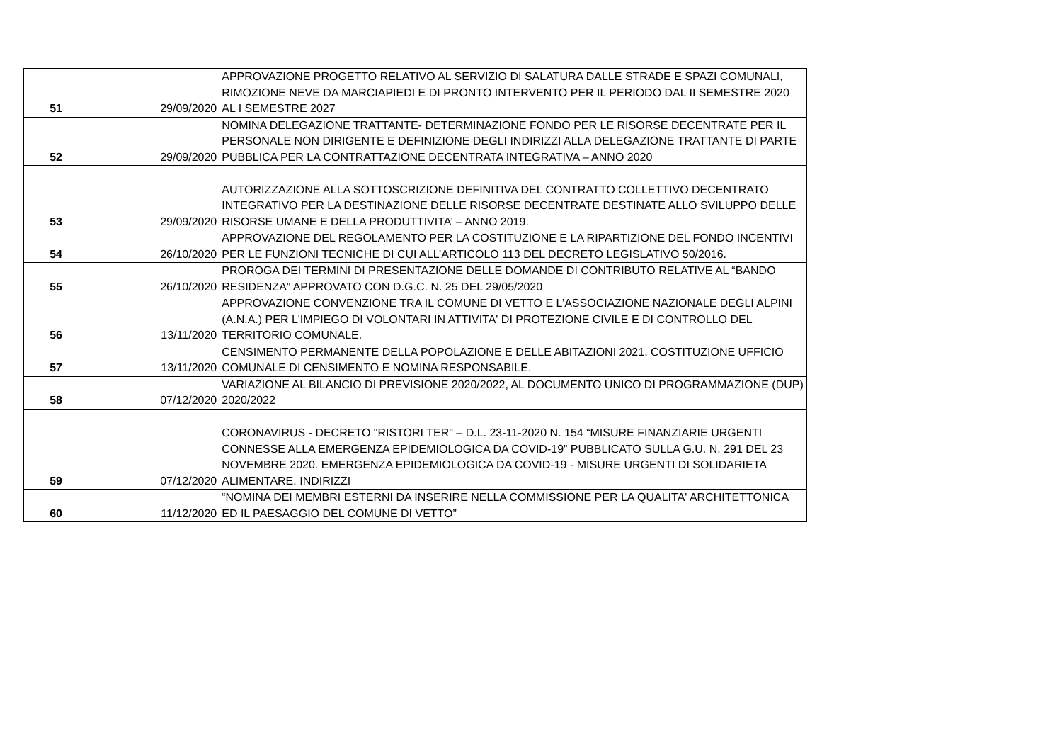| 51 | 29/09/2020 | APPROVAZIONE PROGETTO RELATIVO AL SERVIZIO DI SALATURA DALLE STRADE E SPAZI COMUNALI, RIMOZIONE NEVE DA MARCIAPIEDI E DI PRONTO INTERVENTO PER IL PERIODO DAL II SEMESTRE 2020 AL I SEMESTRE 2027 |
| 52 | 29/09/2020 | NOMINA DELEGAZIONE TRATTANTE- DETERMINAZIONE FONDO PER LE RISORSE DECENTRATE PER IL PERSONALE NON DIRIGENTE E DEFINIZIONE DEGLI INDIRIZZI ALLA DELEGAZIONE TRATTANTE DI PARTE PUBBLICA PER LA CONTRATTAZIONE DECENTRATA INTEGRATIVA – ANNO 2020 |
| 53 | 29/09/2020 | AUTORIZZAZIONE ALLA SOTTOSCRIZIONE DEFINITIVA DEL CONTRATTO COLLETTIVO DECENTRATO INTEGRATIVO PER LA DESTINAZIONE DELLE RISORSE DECENTRATE DESTINATE ALLO SVILUPPO DELLE RISORSE UMANE E DELLA PRODUTTIVITA’ – ANNO 2019. |
| 54 | 26/10/2020 | APPROVAZIONE DEL REGOLAMENTO PER LA COSTITUZIONE E LA RIPARTIZIONE DEL FONDO INCENTIVI PER LE FUNZIONI TECNICHE DI CUI ALL’ARTICOLO 113 DEL DECRETO LEGISLATIVO 50/2016. |
| 55 | 26/10/2020 | PROROGA DEI TERMINI DI PRESENTAZIONE DELLE DOMANDE DI CONTRIBUTO RELATIVE AL “BANDO RESIDENZA” APPROVATO CON D.G.C. N. 25 DEL 29/05/2020 |
| 56 | 13/11/2020 | APPROVAZIONE CONVENZIONE TRA IL COMUNE DI VETTO E L’ASSOCIAZIONE NAZIONALE DEGLI ALPINI (A.N.A.) PER L'IMPIEGO DI VOLONTARI IN ATTIVITA' DI PROTEZIONE CIVILE E DI CONTROLLO DEL TERRITORIO COMUNALE. |
| 57 | 13/11/2020 | CENSIMENTO PERMANENTE DELLA POPOLAZIONE E DELLE ABITAZIONI 2021. COSTITUZIONE UFFICIO COMUNALE DI CENSIMENTO E NOMINA RESPONSABILE. |
| 58 | 07/12/2020 | VARIAZIONE AL BILANCIO DI PREVISIONE 2020/2022, AL DOCUMENTO UNICO DI PROGRAMMAZIONE (DUP) 2020/2022 |
| 59 | 07/12/2020 | CORONAVIRUS - DECRETO "RISTORI TER" – D.L. 23-11-2020 N. 154 “MISURE FINANZIARIE URGENTI CONNESSE ALLA EMERGENZA EPIDEMIOLOGICA DA COVID-19” PUBBLICATO SULLA G.U. N. 291 DEL 23 NOVEMBRE 2020. EMERGENZA EPIDEMIOLOGICA DA COVID-19 - MISURE URGENTI DI SOLIDARIETA ALIMENTARE. INDIRIZZI |
| 60 | 11/12/2020 | “NOMINA DEI MEMBRI ESTERNI DA INSERIRE NELLA COMMISSIONE PER LA QUALITA' ARCHITETTONICA ED IL PAESAGGIO DEL COMUNE DI VETTO” |